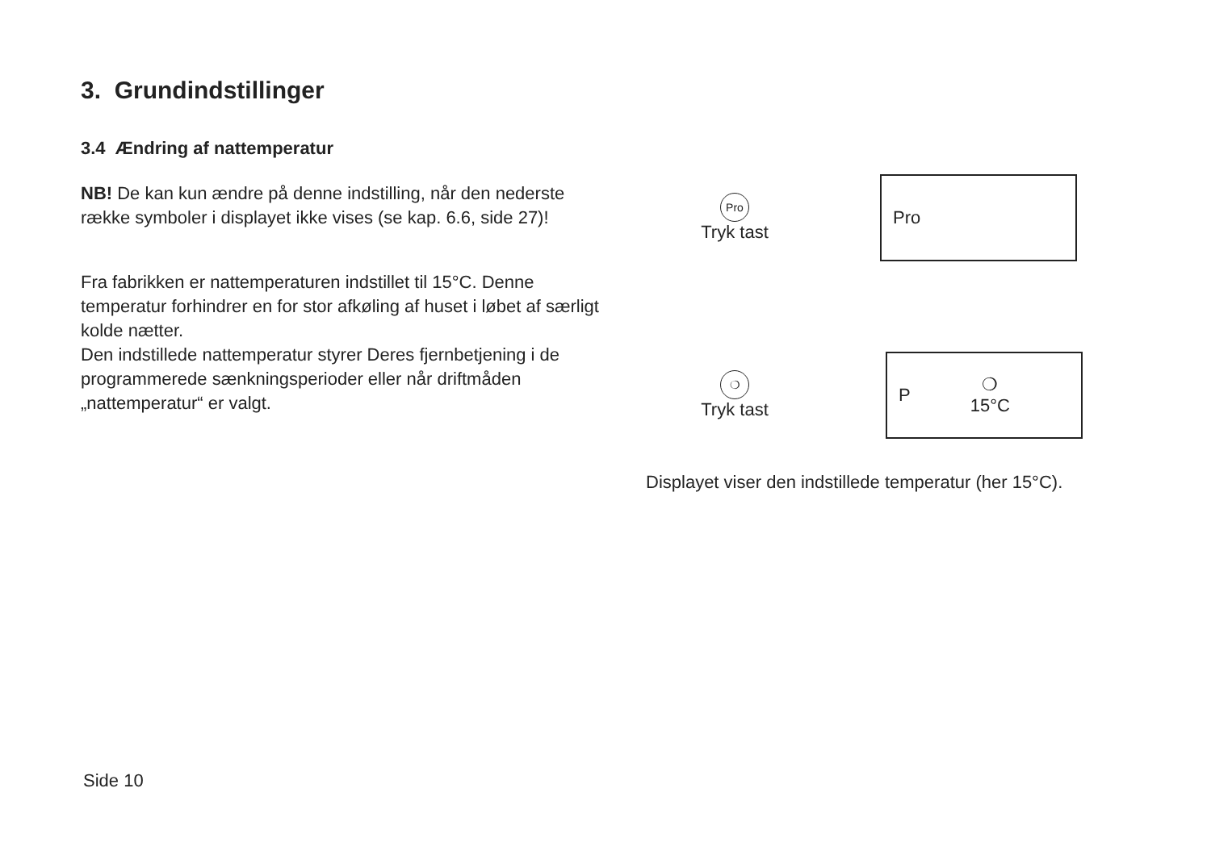3. Grundindstillinger
3.4 Ændring af nattemperatur
NB! De kan kun ændre på denne indstilling, når den nederste række symboler i displayet ikke vises (se kap. 6.6, side 27)!
Fra fabrikken er nattemperaturen indstillet til 15°C. Denne temperatur forhindrer en for stor afkøling af huset i løbet af særligt kolde nætter.
Den indstillede nattemperatur styrer Deres fjernbetjening i de programmerede sænkningsperioder eller når driftmåden „nattemperatur“ er valgt.
Pro
Tryk tast
Pro
❍
Tryk tast
P ❍
15°C
Displayet viser den indstillede temperatur (her 15°C).
Side 10